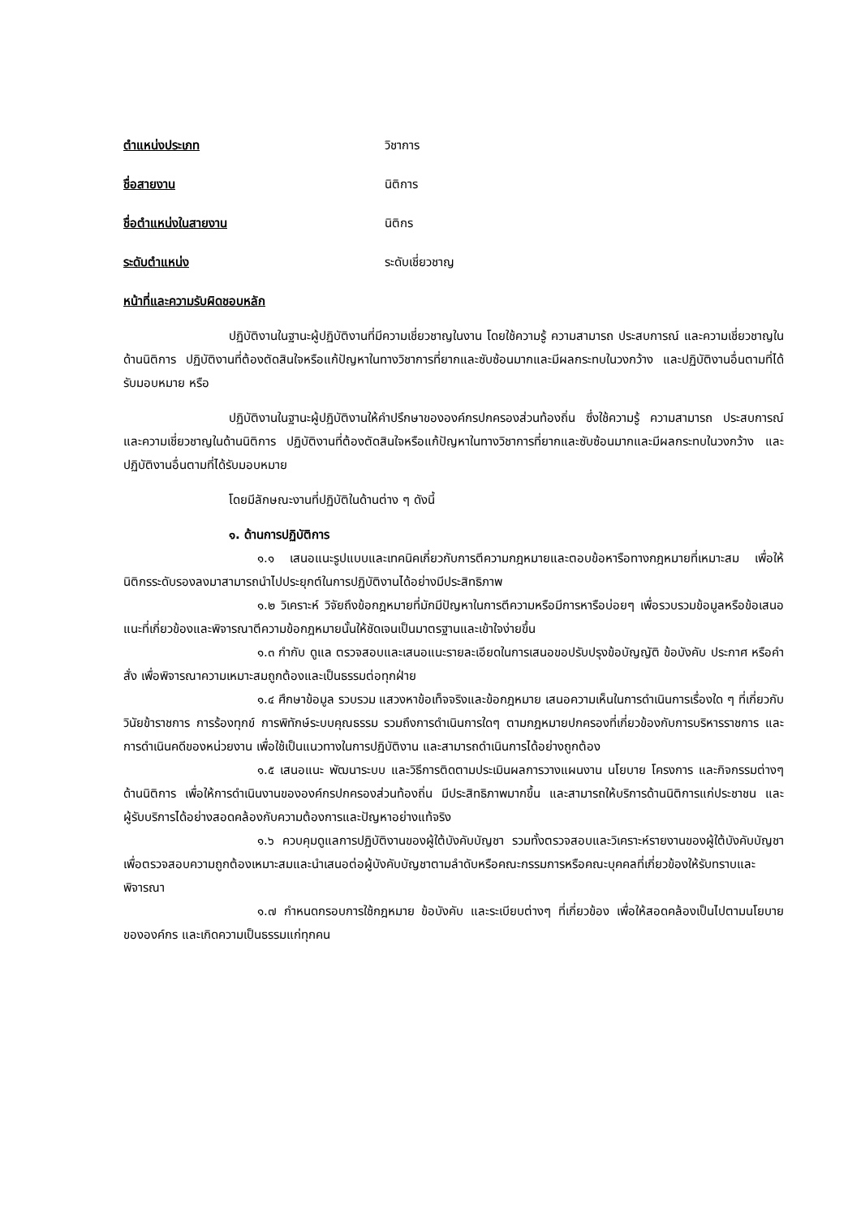ตำแหน่งประเภท วิชาการ
ชื่อสายงาน นิติการ
ชื่อตำแหน่งในสายงาน นิติกร
ระดับตำแหน่ง ระดับเชี่ยวชาญ
หน้าที่และความรับผิดชอบหลัก
ปฏิบัติงานในฐานะผู้ปฏิบัติงานที่มีความเชี่ยวชาญในงาน โดยใช้ความรู้ ความสามารถ ประสบการณ์ และความเชี่ยวชาญในด้านนิติการ ปฏิบัติงานที่ต้องตัดสินใจหรือแก้ปัญหาในทางวิชาการที่ยากและซับซ้อนมากและมีผลกระทบในวงกว้าง และปฏิบัติงานอื่นตามที่ได้รับมอบหมาย หรือ
ปฏิบัติงานในฐานะผู้ปฏิบัติงานให้คำปรึกษาขององค์กรปกครองส่วนท้องถิ่น ซึ่งใช้ความรู้ ความสามารถ ประสบการณ์ และความเชี่ยวชาญในด้านนิติการ ปฏิบัติงานที่ต้องตัดสินใจหรือแก้ปัญหาในทางวิชาการที่ยากและซับซ้อนมากและมีผลกระทบในวงกว้าง และปฏิบัติงานอื่นตามที่ได้รับมอบหมาย
โดยมีลักษณะงานที่ปฏิบัติในด้านต่าง ๆ ดังนี้
๑. ด้านการปฏิบัติการ
๑.๑ เสนอแนะรูปแบบและเทคนิคเกี่ยวกับการตีความกฎหมายและตอบข้อหารือทางกฎหมายที่เหมาะสม เพื่อให้นิติกรระดับรองลงมาสามารถนำไปประยุกต์ในการปฏิบัติงานได้อย่างมีประสิทธิภาพ
๑.๒ วิเคราะห์ วิจัยถึงข้อกฎหมายที่มักมีปัญหาในการตีความหรือมีการหารือบ่อยๆ เพื่อรวบรวมข้อมูลหรือข้อเสนอแนะที่เกี่ยวข้องและพิจารณาตีความข้อกฎหมายนั้นให้ชัดเจนเป็นมาตรฐานและเข้าใจง่ายขึ้น
๑.๓ กำกับ ดูแล ตรวจสอบและเสนอแนะรายละเอียดในการเสนอขอปรับปรุงข้อบัญญัติ ข้อบังคับ ประกาศ หรือคำสั่ง เพื่อพิจารณาความเหมาะสมถูกต้องและเป็นธรรมต่อทุกฝ่าย
๑.๔ ศึกษาข้อมูล รวบรวม แสวงหาข้อเท็จจริงและข้อกฎหมาย เสนอความเห็นในการดำเนินการเรื่องใด ๆ ที่เกี่ยวกับวินัยข้าราชการ การร้องทุกข์ การพิทักษ์ระบบคุณธรรม รวมถึงการดำเนินการใดๆ ตามกฎหมายปกครองที่เกี่ยวข้องกับการบริหารราชการ และการดำเนินคดีของหน่วยงาน เพื่อใช้เป็นแนวทางในการปฏิบัติงาน และสามารถดำเนินการได้อย่างถูกต้อง
๑.๕ เสนอแนะ พัฒนาระบบ และวิธีการติดตามประเมินผลการวางแผนงาน นโยบาย โครงการ และกิจกรรมต่างๆ ด้านนิติการ เพื่อให้การดำเนินงานขององค์กรปกครองส่วนท้องถิ่น มีประสิทธิภาพมากขึ้น และสามารถให้บริการด้านนิติการแก่ประชาชน และผู้รับบริการได้อย่างสอดคล้องกับความต้องการและปัญหาอย่างแท้จริง
๑.๖ ควบคุมดูแลการปฏิบัติงานของผู้ใต้บังคับบัญชา รวมทั้งตรวจสอบและวิเคราะห์รายงานของผู้ใต้บังคับบัญชา เพื่อตรวจสอบความถูกต้องเหมาะสมและนำเสนอต่อผู้บังคับบัญชาตามลำดับหรือคณะกรรมการหรือคณะบุคคลที่เกี่ยวข้องให้รับทราบและพิจารณา
๑.๗ กำหนดกรอบการใช้กฎหมาย ข้อบังคับ และระเบียบต่างๆ ที่เกี่ยวข้อง เพื่อให้สอดคล้องเป็นไปตามนโยบายขององค์กร และเกิดความเป็นธรรมแก่ทุกคน